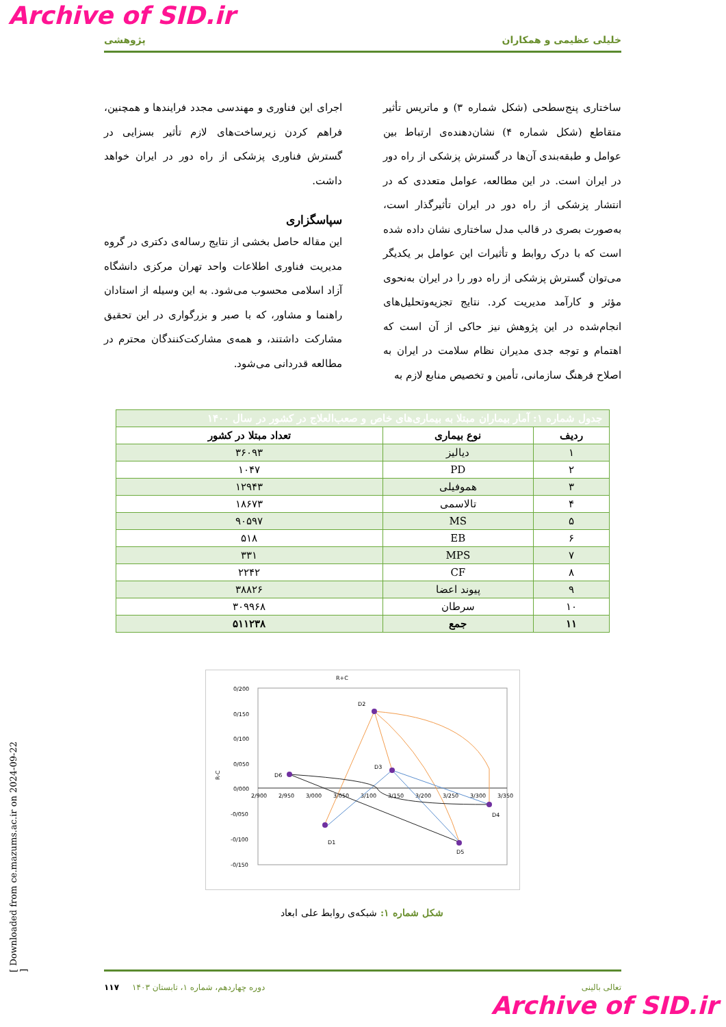Archive of SID.ir
خلیلی عظیمی و همکاران پژوهشی
ساختاری پنج‌سطحی (شکل شماره ۳) و ماتریس تأثیر متقاطع (شکل شماره ۴) نشان‌دهنده‌ی ارتباط بین عوامل و طبقه‌بندی آن‌ها در گسترش پزشکی از راه دور در ایران است. در این مطالعه، عوامل متعددی که در انتشار پزشکی از راه دور در ایران تأثیرگذار است، به‌صورت بصری در قالب مدل ساختاری نشان داده شده است که با درک روابط و تأثیرات این عوامل بر یکدیگر می‌توان گسترش پزشکی از راه دور را در ایران به‌نحوی مؤثر و کارآمد مدیریت کرد. نتایج تجزیه‌وتحلیل‌های انجام‌شده در این پژوهش نیز حاکی از آن است که اهتمام و توجه جدی مدیران نظام سلامت در ایران به اصلاح فرهنگ سازمانی، تأمین و تخصیص منابع لازم به
اجرای این فناوری و مهندسی مجدد فرایندها و همچنین، فراهم کردن زیرساخت‌های لازم تأثیر بسزایی در گسترش فناوری پزشکی از راه دور در ایران خواهد داشت.
سپاسگزاری
این مقاله حاصل بخشی از نتایج رساله‌ی دکتری در گروه مدیریت فناوری اطلاعات واحد تهران مرکزی دانشگاه آزاد اسلامی محسوب می‌شود. به این وسیله از استادان راهنما و مشاور، که با صبر و بزرگواری در این تحقیق مشارکت داشتند، و همه‌ی مشارکت‌کنندگان محترم در مطالعه قدردانی می‌شود.
| جدول شماره ۱: آمار بیماران مبتلا به بیماری‌های خاص و صعب‌العلاج در کشور در سال ۱۴۰۰ | | |
| ردیف | نوع بیماری | تعداد مبتلا در کشور |
| ۱ | دیالیز | ۳۶۰۹۳ |
| ۲ | PD | ۱۰۴۷ |
| ۳ | هموفیلی | ۱۲۹۴۳ |
| ۴ | تالاسمی | ۱۸۶۷۳ |
| ۵ | MS | ۹۰۵۹۷ |
| ۶ | EB | ۵۱۸ |
| ۷ | MPS | ۳۳۱ |
| ۸ | CF | ۲۲۴۲ |
| ۹ | پیوند اعضا | ۳۸۸۲۶ |
| ۱۰ | سرطان | ۳۰۹۹۶۸ |
| ۱۱ | جمع | ۵۱۱۲۳۸ |
R+C
0/200
0/150
0/100
0/050
0/000
-0/050
-0/100
-0/150
2/900
2/950
3/000
3/050
3/100
3/150
3/200
3/250
3/300
3/350
R-C
D2
D3
D6
D1
D5
D4
شکل شماره ۱: شبکه‌ی روابط علی ابعاد
[ Downloaded from ce.mazums.ac.ir on 2024-09-22 ]
تعالی بالینی دوره چهاردهم، شماره ۱، تابستان ۱۴۰۳ ۱۱۷
Archive of SID.ir